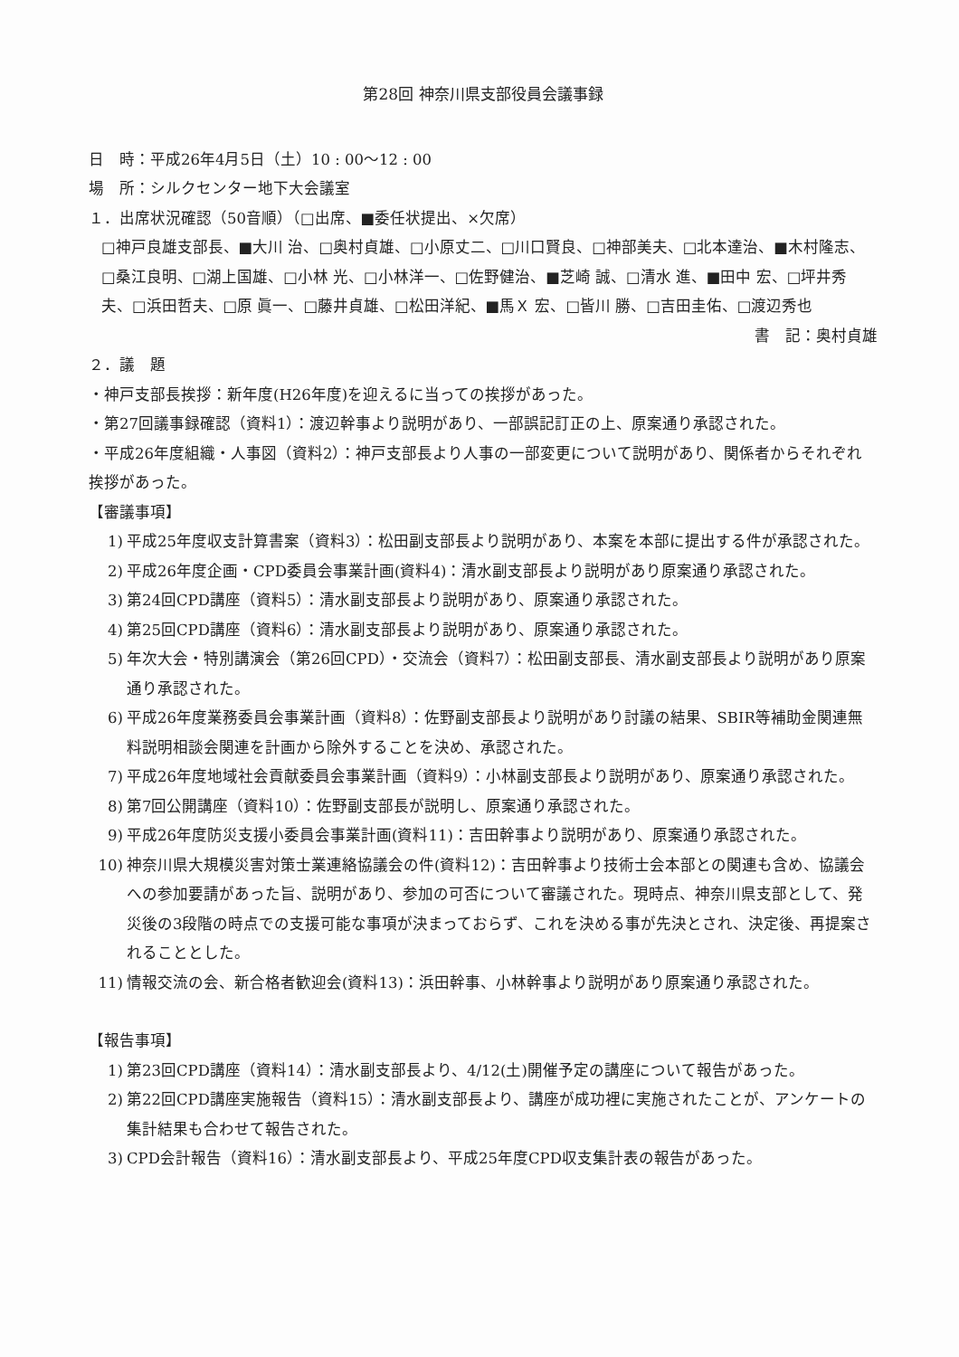第28回 神奈川県支部役員会議事録
日　時：平成26年4月5日（土）10 : 00〜12 : 00
場　所：シルクセンター地下大会議室
１．出席状況確認（50音順）（□出席、■委任状提出、×欠席）
□神戸良雄支部長、■大川 治、□奥村貞雄、□小原丈二、□川口賢良、□神部美夫、□北本達治、■木村隆志、□桑江良明、□湖上国雄、□小林 光、□小林洋一、□佐野健治、■芝崎 誠、□清水 進、■田中 宏、□坪井秀夫、□浜田哲夫、□原 眞一、□藤井貞雄、□松田洋紀、■馬Ｘ 宏、□皆川 勝、□吉田圭佑、□渡辺秀也
書　記：奥村貞雄
２．議　題
・神戸支部長挨拶：新年度(H26年度)を迎えるに当っての挨拶があった。
・第27回議事録確認（資料1）：渡辺幹事より説明があり、一部誤記訂正の上、原案通り承認された。
・平成26年度組織・人事図（資料2）：神戸支部長より人事の一部変更について説明があり、関係者からそれぞれ挨拶があった。
【審議事項】
1) 平成25年度収支計算書案（資料3）：松田副支部長より説明があり、本案を本部に提出する件が承認された。
2) 平成26年度企画・CPD委員会事業計画(資料4)：清水副支部長より説明があり原案通り承認された。
3) 第24回CPD講座（資料5）：清水副支部長より説明があり、原案通り承認された。
4) 第25回CPD講座（資料6）：清水副支部長より説明があり、原案通り承認された。
5) 年次大会・特別講演会（第26回CPD）・交流会（資料7）：松田副支部長、清水副支部長より説明があり原案通り承認された。
6) 平成26年度業務委員会事業計画（資料8）：佐野副支部長より説明があり討議の結果、SBIR等補助金関連無料説明相談会関連を計画から除外することを決め、承認された。
7) 平成26年度地域社会貢献委員会事業計画（資料9）：小林副支部長より説明があり、原案通り承認された。
8) 第7回公開講座（資料10）：佐野副支部長が説明し、原案通り承認された。
9) 平成26年度防災支援小委員会事業計画(資料11)：吉田幹事より説明があり、原案通り承認された。
10) 神奈川県大規模災害対策士業連絡協議会の件(資料12)：吉田幹事より技術士会本部との関連も含め、協議会への参加要請があった旨、説明があり、参加の可否について審議された。現時点、神奈川県支部として、発災後の3段階の時点での支援可能な事項が決まっておらず、これを決める事が先決とされ、決定後、再提案されることとした。
11) 情報交流の会、新合格者歓迎会(資料13)：浜田幹事、小林幹事より説明があり原案通り承認された。
【報告事項】
1) 第23回CPD講座（資料14）：清水副支部長より、4/12(土)開催予定の講座について報告があった。
2) 第22回CPD講座実施報告（資料15）：清水副支部長より、講座が成功裡に実施されたことが、アンケートの集計結果も合わせて報告された。
3) CPD会計報告（資料16）：清水副支部長より、平成25年度CPD収支集計表の報告があった。